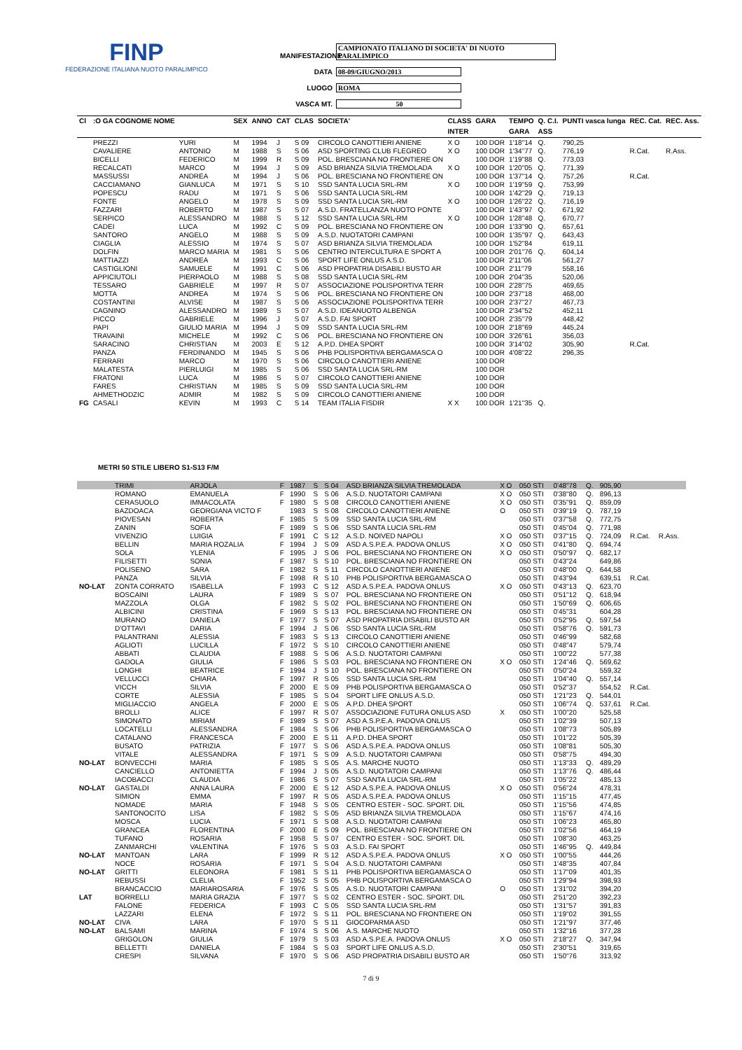FINP
FEDERAZIONE ITALIANA NUOTO PARALIMPICO
MANIFESTAZIONE CAMPIONATO ITALIANO DI SOCIETA' DI NUOTO PARALIMPICO
DATA 08-09/GIUGNO/2013
LUOGO ROMA
VASCA MT. 50
| Cl | :O GA COGNOME NOME | | SEX | ANNO | CAT | CLAS | SOCIETA' | CLASS | GARA | TEMPO | Q. C.I. | PUNTI vasca lunga | REC. Cat. | REC. Ass. |
| --- | --- | --- | --- | --- | --- | --- | --- | --- | --- | --- | --- | --- | --- | --- |
| | | | | | | | | INTER | | GARA | ASS | | | |
| | PREZZI | YURI | M | 1994 | J | S 09 | CIRCOLO CANOTTIERI ANIENE | X O | 100 DOR | 1'18"14 | Q. | 790,25 | | |
| | CAVALIERE | ANTONIO | M | 1988 | S | S 06 | ASD SPORTING CLUB FLEGREO | X O | 100 DOR | 1'34"77 | Q. | 776,19 | R.Cat. | R.Ass. |
| | BICELLI | FEDERICO | M | 1999 | R | S 09 | POL. BRESCIANA NO FRONTIERE ON | | 100 DOR | 1'19"88 | Q. | 773,03 | | |
| | RECALCATI | MARCO | M | 1994 | J | S 09 | ASD BRIANZA SILVIA TREMOLADA | X O | 100 DOR | 1'20"05 | Q. | 771,39 | | |
| | MASSUSSI | ANDREA | M | 1994 | J | S 06 | POL. BRESCIANA NO FRONTIERE ON | | 100 DOR | 1'37"14 | Q. | 757,26 | R.Cat. | |
| | CACCIAMANO | GIANLUCA | M | 1971 | S | S 10 | SSD SANTA LUCIA SRL-RM | X O | 100 DOR | 1'19"59 | Q. | 753,99 | | |
| | POPESCU | RADU | M | 1971 | S | S 06 | SSD SANTA LUCIA SRL-RM | | 100 DOR | 1'42"29 | Q. | 719,13 | | |
| | FONTE | ANGELO | M | 1978 | S | S 09 | SSD SANTA LUCIA SRL-RM | X O | 100 DOR | 1'26"22 | Q. | 716,19 | | |
| | FAZZARI | ROBERTO | M | 1987 | S | S 07 | A.S.D. FRATELLANZA NUOTO PONTE | | 100 DOR | 1'43"97 | Q. | 671,92 | | |
| | SERPICO | ALESSANDRO | M | 1988 | S | S 12 | SSD SANTA LUCIA SRL-RM | X O | 100 DOR | 1'28"48 | Q. | 670,77 | | |
| | CADEI | LUCA | M | 1992 | C | S 09 | POL. BRESCIANA NO FRONTIERE ON | | 100 DOR | 1'33"90 | Q. | 657,61 | | |
| | SANTORO | ANGELO | M | 1988 | S | S 09 | A.S.D. NUOTATORI CAMPANI | | 100 DOR | 1'35"97 | Q. | 643,43 | | |
| | CIAGLIA | ALESSIO | M | 1974 | S | S 07 | ASD BRIANZA SILVIA TREMOLADA | | 100 DOR | 1'52"84 | | 619,11 | | |
| | DOLFIN | MARCO MARIA | M | 1981 | S | S 06 | CENTRO INTERCULTURA E SPORT A | | 100 DOR | 2'01"76 | Q. | 604,14 | | |
| | MATTIAZZI | ANDREA | M | 1993 | C | S 06 | SPORT LIFE ONLUS A.S.D. | | 100 DOR | 2'11"06 | | 561,27 | | |
| | CASTIGLIONI | SAMUELE | M | 1991 | C | S 06 | ASD PROPATRIA DISABILI BUSTO AR | | 100 DOR | 2'11"79 | | 558,16 | | |
| | APPICIUTOLI | PIERPAOLO | M | 1988 | S | S 08 | SSD SANTA LUCIA SRL-RM | | 100 DOR | 2'04"35 | | 520,06 | | |
| | TESSARO | GABRIELE | M | 1997 | R | S 07 | ASSOCIAZIONE POLISPORTIVA TERR | | 100 DOR | 2'28"75 | | 469,65 | | |
| | MOTTA | ANDREA | M | 1974 | S | S 06 | POL. BRESCIANA NO FRONTIERE ON | | 100 DOR | 2'37"18 | | 468,00 | | |
| | COSTANTINI | ALVISE | M | 1987 | S | S 06 | ASSOCIAZIONE POLISPORTIVA TERR | | 100 DOR | 2'37"27 | | 467,73 | | |
| | CAGNINO | ALESSANDRO | M | 1989 | S | S 07 | A.S.D. IDEANUOTO ALBENGA | | 100 DOR | 2'34"52 | | 452,11 | | |
| | PICCO | GABRIELE | M | 1996 | J | S 07 | A.S.D. FAI SPORT | | 100 DOR | 2'35"79 | | 448,42 | | |
| | PAPI | GIULIO MARIA | M | 1994 | J | S 09 | SSD SANTA LUCIA SRL-RM | | 100 DOR | 2'18"69 | | 445,24 | | |
| | TRAVAINI | MICHELE | M | 1992 | C | S 06 | POL. BRESCIANA NO FRONTIERE ON | | 100 DOR | 3'26"61 | | 356,03 | | |
| | SARACINO | CHRISTIAN | M | 2003 | E | S 12 | A.P.D. DHEA SPORT | | 100 DOR | 3'14"02 | | 305,90 | R.Cat. | |
| | PANZA | FERDINANDO | M | 1945 | S | S 06 | PHB POLISPORTIVA BERGAMASCA O | | 100 DOR | 4'08"22 | | 296,35 | | |
| | FERRARI | MARCO | M | 1970 | S | S 06 | CIRCOLO CANOTTIERI ANIENE | | 100 DOR | | | | | |
| | MALATESTA | PIERLUIGI | M | 1985 | S | S 06 | SSD SANTA LUCIA SRL-RM | | 100 DOR | | | | | |
| | FRATONI | LUCA | M | 1986 | S | S 07 | CIRCOLO CANOTTIERI ANIENE | | 100 DOR | | | | | |
| | FARES | CHRISTIAN | M | 1985 | S | S 09 | SSD SANTA LUCIA SRL-RM | | 100 DOR | | | | | |
| | AHMETHODZIC | ADMIR | M | 1982 | S | S 09 | CIRCOLO CANOTTIERI ANIENE | | 100 DOR | | | | | |
| FG | CASALI | KEVIN | M | 1993 | C | S 14 | TEAM ITALIA FISDIR | X X | 100 DOR | 1'21"35 | Q. | | | |
METRI 50 STILE LIBERO S1-S13 F/M
| | TRIMI | ARJOLA | F | 1987 | S | S 04 | ASD BRIANZA SILVIA TREMOLADA | X O | 050 STI | 0'48"78 | Q. | 905,90 | | |
| | ROMANO | EMANUELA | F | 1990 | S | S 06 | A.S.D. NUOTATORI CAMPANI | X O | 050 STI | 0'38"80 | Q. | 896,13 | | |
| | CERASUOLO | IMMACOLATA | F | 1980 | S | S 08 | CIRCOLO CANOTTIERI ANIENE | X O | 050 STI | 0'35"91 | Q. | 859,09 | | |
| | BAZDOACA | GEORGIANA VICTO F | | 1983 | S | S 08 | CIRCOLO CANOTTIERI ANIENE | O | 050 STI | 0'39"19 | Q. | 787,19 | | |
| | PIOVESAN | ROBERTA | F | 1985 | S | S 09 | SSD SANTA LUCIA SRL-RM | | 050 STI | 0'37"58 | Q. | 772,75 | | |
| | ZANIN | SOFIA | F | 1989 | S | S 06 | SSD SANTA LUCIA SRL-RM | | 050 STI | 0'45"04 | Q. | 771,98 | | |
| | VIVENZIO | LUIGIA | F | 1991 | C | S 12 | A.S.D. NOIVED NAPOLI | X O | 050 STI | 0'37"15 | Q. | 724,09 | R.Cat. | R.Ass. |
| | BELLIN | MARIA ROZALIA | F | 1994 | J | S 09 | ASD A.S.P.E.A. PADOVA ONLUS | X O | 050 STI | 0'41"80 | Q. | 694,74 | | |
| | SOLA | YLENIA | F | 1995 | J | S 06 | POL. BRESCIANA NO FRONTIERE ON | X O | 050 STI | 0'50"97 | Q. | 682,17 | | |
| | FILISETTI | SONIA | F | 1987 | S | S 10 | POL. BRESCIANA NO FRONTIERE ON | | 050 STI | 0'43"24 | | 649,86 | | |
| | POLISENO | SARA | F | 1982 | S | S 11 | CIRCOLO CANOTTIERI ANIENE | | 050 STI | 0'48"00 | Q. | 644,58 | | |
| | PANZA | SILVIA | F | 1998 | R | S 10 | PHB POLISPORTIVA BERGAMASCA O | | 050 STI | 0'43"94 | | 639,51 | R.Cat. | |
| NO-LAT | ZONTA CORRATO | ISABELLA | F | 1993 | C | S 12 | ASD A.S.P.E.A. PADOVA ONLUS | X O | 050 STI | 0'43"13 | Q. | 623,70 | | |
| | BOSCAINI | LAURA | F | 1989 | S | S 07 | POL. BRESCIANA NO FRONTIERE ON | | 050 STI | 0'51"12 | Q. | 618,94 | | |
| | MAZZOLA | OLGA | F | 1982 | S | S 02 | POL. BRESCIANA NO FRONTIERE ON | | 050 STI | 1'50"69 | Q. | 606,65 | | |
| | ALBICINI | CRISTINA | F | 1969 | S | S 13 | POL. BRESCIANA NO FRONTIERE ON | | 050 STI | 0'45"31 | | 604,28 | | |
| | MURANO | DANIELA | F | 1977 | S | S 07 | ASD PROPATRIA DISABILI BUSTO AR | | 050 STI | 0'52"95 | Q. | 597,54 | | |
| | D'OTTAVI | DARIA | F | 1994 | J | S 06 | SSD SANTA LUCIA SRL-RM | | 050 STI | 0'58"76 | Q. | 591,73 | | |
| | PALANTRANI | ALESSIA | F | 1983 | S | S 13 | CIRCOLO CANOTTIERI ANIENE | | 050 STI | 0'46"99 | | 582,68 | | |
| | AGLIOTI | LUCILLA | F | 1972 | S | S 10 | CIRCOLO CANOTTIERI ANIENE | | 050 STI | 0'48"47 | | 579,74 | | |
| | ABBATI | CLAUDIA | F | 1988 | S | S 06 | A.S.D. NUOTATORI CAMPANI | | 050 STI | 1'00"22 | | 577,38 | | |
| | GADOLA | GIULIA | F | 1986 | S | S 03 | POL. BRESCIANA NO FRONTIERE ON | X O | 050 STI | 1'24"46 | Q. | 569,62 | | |
| | LONGHI | BEATRICE | F | 1994 | J | S 10 | POL. BRESCIANA NO FRONTIERE ON | | 050 STI | 0'50"24 | | 559,32 | | |
| | VELLUCCI | CHIARA | F | 1997 | R | S 05 | SSD SANTA LUCIA SRL-RM | | 050 STI | 1'04"40 | Q. | 557,14 | | |
| | VICCH | SILVIA | F | 2000 | E | S 09 | PHB POLISPORTIVA BERGAMASCA O | | 050 STI | 0'52"37 | | 554,52 | R.Cat. | |
| | CORTE | ALESSIA | F | 1985 | S | S 04 | SPORT LIFE ONLUS A.S.D. | | 050 STI | 1'21"23 | Q. | 544,01 | | |
| | MIGLIACCIO | ANGELA | F | 2000 | E | S 05 | A.P.D. DHEA SPORT | | 050 STI | 1'06"74 | Q. | 537,61 | R.Cat. | |
| | BROLLI | ALICE | F | 1997 | R | S 07 | ASSOCIAZIONE FUTURA ONLUS ASD | X | 050 STI | 1'00"20 | | 525,58 | | |
| | SIMONATO | MIRIAM | F | 1989 | S | S 07 | ASD A.S.P.E.A. PADOVA ONLUS | | 050 STI | 1'02"39 | | 507,13 | | |
| | LOCATELLI | ALESSANDRA | F | 1984 | S | S 06 | PHB POLISPORTIVA BERGAMASCA O | | 050 STI | 1'08"73 | | 505,89 | | |
| | CATALANO | FRANCESCA | F | 2000 | E | S 11 | A.P.D. DHEA SPORT | | 050 STI | 1'01"22 | | 505,39 | | |
| | BUSATO | PATRIZIA | F | 1977 | S | S 06 | ASD A.S.P.E.A. PADOVA ONLUS | | 050 STI | 1'08"81 | | 505,30 | | |
| | VITALE | ALESSANDRA | F | 1971 | S | S 09 | A.S.D. NUOTATORI CAMPANI | | 050 STI | 0'58"75 | | 494,30 | | |
| NO-LAT | BONVECCHI | MARIA | F | 1985 | S | S 05 | A.S. MARCHE NUOTO | | 050 STI | 1'13"33 | Q. | 489,29 | | |
| | CANCIELLO | ANTONIETTA | F | 1994 | J | S 05 | A.S.D. NUOTATORI CAMPANI | | 050 STI | 1'13"76 | Q. | 486,44 | | |
| | IACOBACCI | CLAUDIA | F | 1986 | S | S 07 | SSD SANTA LUCIA SRL-RM | | 050 STI | 1'05"22 | | 485,13 | | |
| NO-LAT | GASTALDI | ANNA LAURA | F | 2000 | E | S 12 | ASD A.S.P.E.A. PADOVA ONLUS | X O | 050 STI | 0'56"24 | | 478,31 | | |
| | SIMION | EMMA | F | 1997 | R | S 05 | ASD A.S.P.E.A. PADOVA ONLUS | | 050 STI | 1'15"15 | | 477,45 | | |
| | NOMADE | MARIA | F | 1948 | S | S 05 | CENTRO ESTER - SOC. SPORT. DIL | | 050 STI | 1'15"56 | | 474,85 | | |
| | SANTONOCITO | LISA | F | 1982 | S | S 05 | ASD BRIANZA SILVIA TREMOLADA | | 050 STI | 1'15"67 | | 474,16 | | |
| | MOSCA | LUCIA | F | 1971 | S | S 08 | A.S.D. NUOTATORI CAMPANI | | 050 STI | 1'06"23 | | 465,80 | | |
| | GRANCEA | FLORENTINA | F | 2000 | E | S 09 | POL. BRESCIANA NO FRONTIERE ON | | 050 STI | 1'02"56 | | 464,19 | | |
| | TUFANO | ROSARIA | F | 1958 | S | S 07 | CENTRO ESTER - SOC. SPORT. DIL | | 050 STI | 1'08"30 | | 463,25 | | |
| | ZANMARCHI | VALENTINA | F | 1976 | S | S 03 | A.S.D. FAI SPORT | | 050 STI | 1'46"95 | Q. | 449,84 | | |
| NO-LAT | MANTOAN | LARA | F | 1999 | R | S 12 | ASD A.S.P.E.A. PADOVA ONLUS | X O | 050 STI | 1'00"55 | | 444,26 | | |
| | NOCE | ROSARIA | F | 1971 | S | S 04 | A.S.D. NUOTATORI CAMPANI | | 050 STI | 1'48"35 | | 407,84 | | |
| NO-LAT | GRITTI | ELEONORA | F | 1981 | S | S 11 | PHB POLISPORTIVA BERGAMASCA O | | 050 STI | 1'17"09 | | 401,35 | | |
| | REBUSSI | CLELIA | F | 1952 | S | S 05 | PHB POLISPORTIVA BERGAMASCA O | | 050 STI | 1'29"94 | | 398,93 | | |
| | BRANCACCIO | MARIAROSARIA | F | 1976 | S | S 05 | A.S.D. NUOTATORI CAMPANI | O | 050 STI | 1'31"02 | | 394,20 | | |
| LAT | BORRELLI | MARIA GRAZIA | F | 1977 | S | S 02 | CENTRO ESTER - SOC. SPORT. DIL | | 050 STI | 2'51"20 | | 392,23 | | |
| | FALONE | FEDERICA | F | 1993 | C | S 05 | SSD SANTA LUCIA SRL-RM | | 050 STI | 1'31"57 | | 391,83 | | |
| | LAZZARI | ELENA | F | 1972 | S | S 11 | POL. BRESCIANA NO FRONTIERE ON | | 050 STI | 1'19"02 | | 391,55 | | |
| NO-LAT | CIVA | LARA | F | 1970 | S | S 11 | GIOCOPARMA ASD | | 050 STI | 1'21"97 | | 377,46 | | |
| NO-LAT | BALSAMI | MARINA | F | 1974 | S | S 06 | A.S. MARCHE NUOTO | | 050 STI | 1'32"16 | | 377,28 | | |
| | GRIGOLON | GIULIA | F | 1979 | S | S 03 | ASD A.S.P.E.A. PADOVA ONLUS | X O | 050 STI | 2'18"27 | Q. | 347,94 | | |
| | BELLETTI | DANIELA | F | 1984 | S | S 03 | SPORT LIFE ONLUS A.S.D. | | 050 STI | 2'30"51 | | 319,65 | | |
| | CRESPI | SILVANA | F | 1970 | S | S 06 | ASD PROPATRIA DISABILI BUSTO AR | | 050 STI | 1'50"76 | | 313,92 | | |
7 di 9